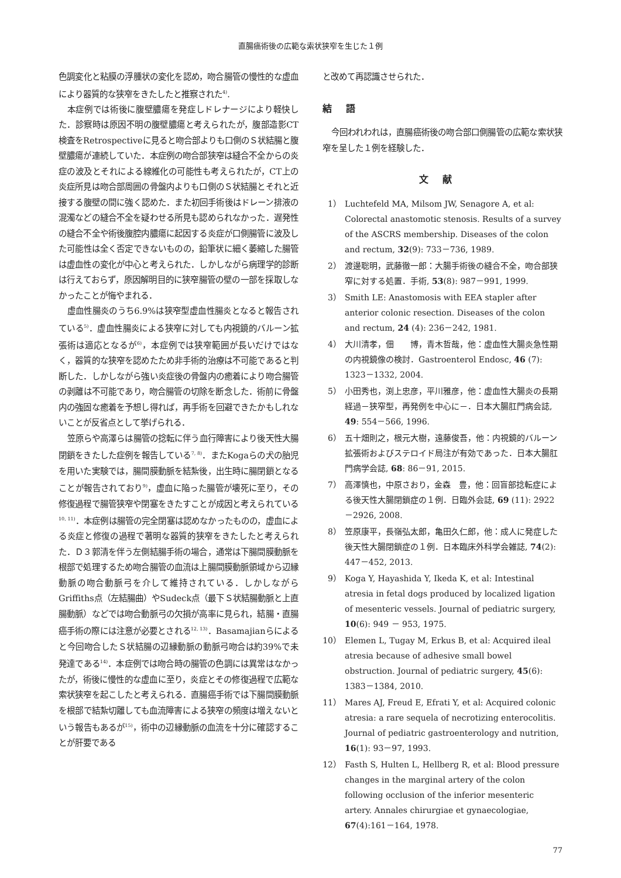直腸癌術後の広範な索状狭窄を生じた１例
色調変化と粘膜の浮腫状の変化を認め，吻合腸管の慢性的な虚血により器質的な狭窄をきたしたと推察された<sup>4)</sup>.
本症例では術後に腹壁膿瘍を発症しドレナージにより軽快した．診察時は原因不明の腹壁膿瘍と考えられたが，腹部造影CT検査をRetrospectiveに見ると吻合部よりも口側のＳ状結腸と腹壁膿瘍が連続していた．本症例の吻合部狭窄は縫合不全からの炎症の波及とそれによる線維化の可能性も考えられたが，CT上の炎症所見は吻合部周囲の骨盤内よりも口側のＳ状結腸とそれと近接する腹壁の間に強く認めた．また初回手術後はドレーン排液の混濁などの縫合不全を疑わせる所見も認められなかった．遅発性の縫合不全や術後腹腔内膿瘍に起因する炎症が口側腸管に波及した可能性は全く否定できないものの，鉛筆状に細く萎縮した腸管は虚血性の変化が中心と考えられた．しかしながら病理学的診断は行えておらず，原因解明目的に狭窄腸管の壁の一部を採取しなかったことが悔やまれる．
虚血性腸炎のうち6.9%は狭窄型虚血性腸炎となると報告されている<sup>5)</sup>．虚血性腸炎による狭窄に対しても内視鏡的バルーン拡張術は適応となるが<sup>6)</sup>，本症例では狭窄範囲が長いだけではなく，器質的な狭窄を認めたため非手術的治療は不可能であると判断した．しかしながら強い炎症後の骨盤内の癒着により吻合腸管の剥離は不可能であり，吻合腸管の切除を断念した．術前に骨盤内の強固な癒着を予想し得れば，再手術を回避できたかもしれないことが反省点として挙げられる．
笠原らや高澤らは腸管の捻転に伴う血行障害により後天性大腸閉鎖をきたした症例を報告している<sup>7, 8)</sup>．またKogaらの犬の胎児を用いた実験では，腸間膜動脈を結紮後，出生時に腸閉鎖となることが報告されており<sup>9)</sup>，虚血に陥った腸管が壊死に至り，その修復過程で腸管狭窄や閉塞をきたすことが成因と考えられている<sup>10, 11)</sup>．本症例は腸管の完全閉塞は認めなかったものの，虚血による炎症と修復の過程で著明な器質的狭窄をきたしたと考えられた．Ｄ３郭清を伴う左側結腸手術の場合，通常は下腸間膜動脈を根部で処理するため吻合腸管の血流は上腸間膜動脈領域から辺縁動脈の吻合動脈弓を介して維持されている．しかしながらGriffiths点（左結腸曲）やSudeck点（最下Ｓ状結腸動脈と上直腸動脈）などでは吻合動脈弓の欠損が高率に見られ，結腸・直腸癌手術の際には注意が必要とされる<sup>12, 13)</sup>．Basamajianらによると今回吻合したＳ状結腸の辺縁動脈の動脈弓吻合は約39%で未発達である<sup>14)</sup>．本症例では吻合時の腸管の色調には異常はなかったが，術後に慢性的な虚血に至り，炎症とその修復過程で広範な索状狭窄を起こしたと考えられる．直腸癌手術では下腸間膜動脈を根部で結紮切離しても血流障害による狭窄の頻度は増えないという報告もあるが<sup>15)</sup>，術中の辺縁動脈の血流を十分に確認することが肝要である
と改めて再認識させられた．
結語
今回われわれは，直腸癌術後の吻合部口側腸管の広範な索状狭窄を呈した１例を経験した．
文献
1） Luchtefeld MA, Milsom JW, Senagore A, et al: Colorectal anastomotic stenosis. Results of a survey of the ASCRS membership. Diseases of the colon and rectum, 32(9): 733－736, 1989.
2） 渡邊聡明，武藤徹一郎：大腸手術後の縫合不全，吻合部狭窄に対する処置．手術, 53(8): 987－991, 1999.
3） Smith LE: Anastomosis with EEA stapler after anterior colonic resection. Diseases of the colon and rectum, 24 (4): 236－242, 1981.
4） 大川清孝，佃　　博，青木哲哉，他：虚血性大腸炎急性期の内視鏡像の検討．Gastroenterol Endosc, 46 (7): 1323－1332, 2004.
5） 小田秀也，渕上忠彦，平川雅彦，他：虚血性大腸炎の長期経過－狭窄型，再発例を中心に－．日本大腸肛門病会誌, 49: 554－566, 1996.
6） 五十畑則之，根元大樹，遠藤俊吾，他：内視鏡的バルーン拡張術およびステロイド局注が有効であった．日本大腸肛門病学会誌, 68: 86－91, 2015.
7） 高澤慎也，中原さおり，金森　豊，他：回盲部捻転症による後天性大腸閉鎖症の１例．日臨外会誌, 69 (11): 2922－2926, 2008.
8） 笠原康平，長嶺弘太郎，亀田久仁郎，他：成人に発症した後天性大腸閉鎖症の１例．日本臨床外科学会雑誌, 74(2): 447－452, 2013.
9） Koga Y, Hayashida Y, Ikeda K, et al: Intestinal atresia in fetal dogs produced by localized ligation of mesenteric vessels. Journal of pediatric surgery, 10(6): 949 － 953, 1975.
10） Elemen L, Tugay M, Erkus B, et al: Acquired ileal atresia because of adhesive small bowel obstruction. Journal of pediatric surgery, 45(6): 1383－1384, 2010.
11） Mares AJ, Freud E, Efrati Y, et al: Acquired colonic atresia: a rare sequela of necrotizing enterocolitis. Journal of pediatric gastroenterology and nutrition, 16(1): 93－97, 1993.
12） Fasth S, Hulten L, Hellberg R, et al: Blood pressure changes in the marginal artery of the colon following occlusion of the inferior mesenteric artery. Annales chirurgiae et gynaecologiae, 67(4):161－164, 1978.
77